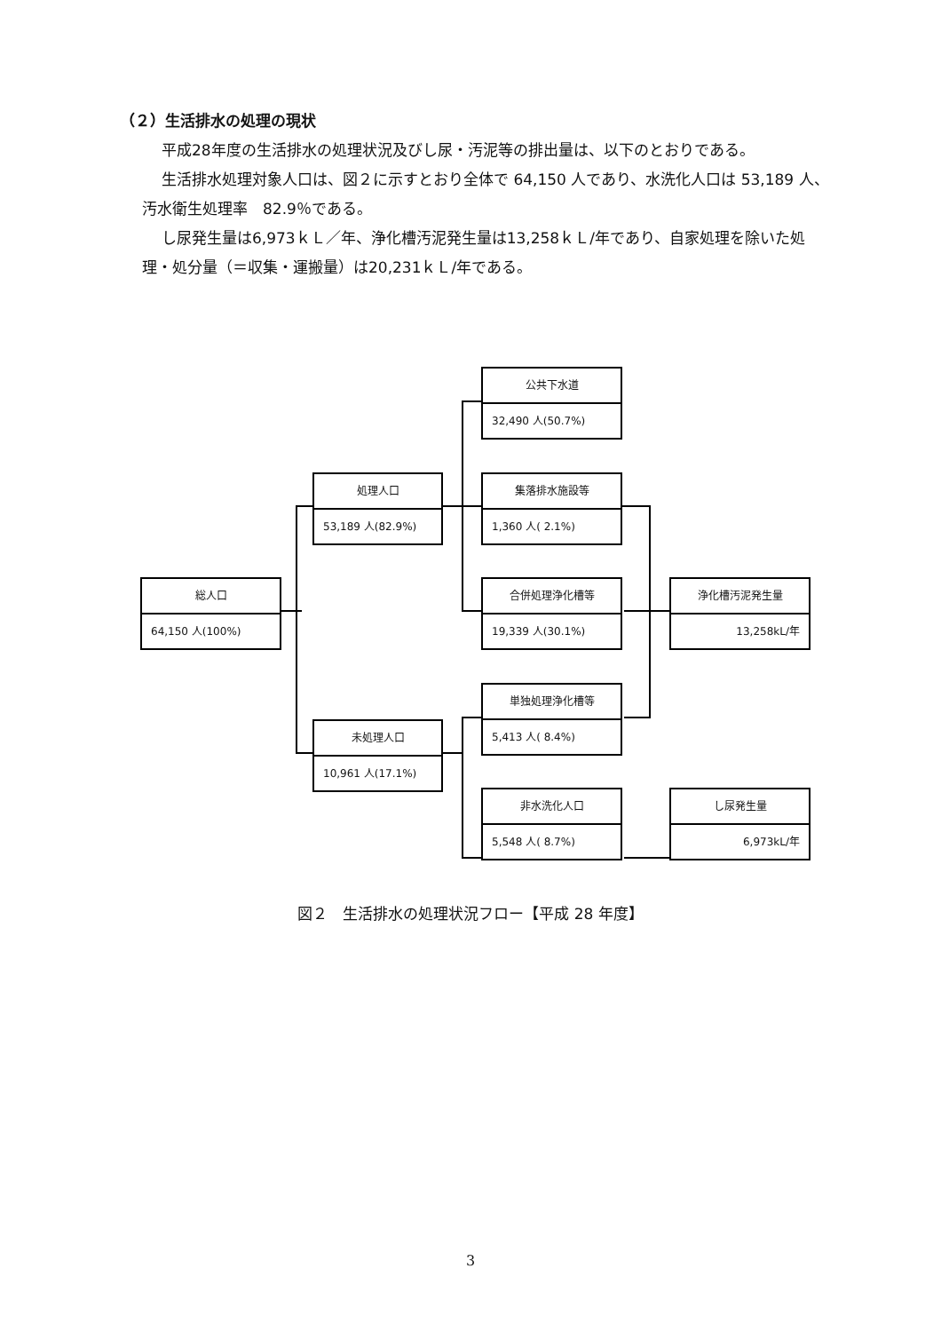（２）生活排水の処理の現状
平成28年度の生活排水の処理状況及びし尿・汚泥等の排出量は、以下のとおりである。
生活排水処理対象人口は、図２に示すとおり全体で 64,150 人であり、水洗化人口は 53,189 人、汚水衛生処理率　82.9％である。
し尿発生量は6,973ｋＬ／年、浄化槽汚泥発生量は13,258ｋＬ/年であり、自家処理を除いた処理・処分量（＝収集・運搬量）は20,231ｋＬ/年である。
総人口
64,150 人(100%)
処理人口
53,189 人(82.9%)
未処理人口
10,961 人(17.1%)
公共下水道
32,490 人(50.7%)
集落排水施設等
1,360 人( 2.1%)
合併処理浄化槽等
19,339 人(30.1%)
単独処理浄化槽等
5,413 人( 8.4%)
非水洗化人口
5,548 人( 8.7%)
浄化槽汚泥発生量
13,258kL/年
し尿発生量
6,973kL/年
図２　生活排水の処理状況フロー【平成 28 年度】
3